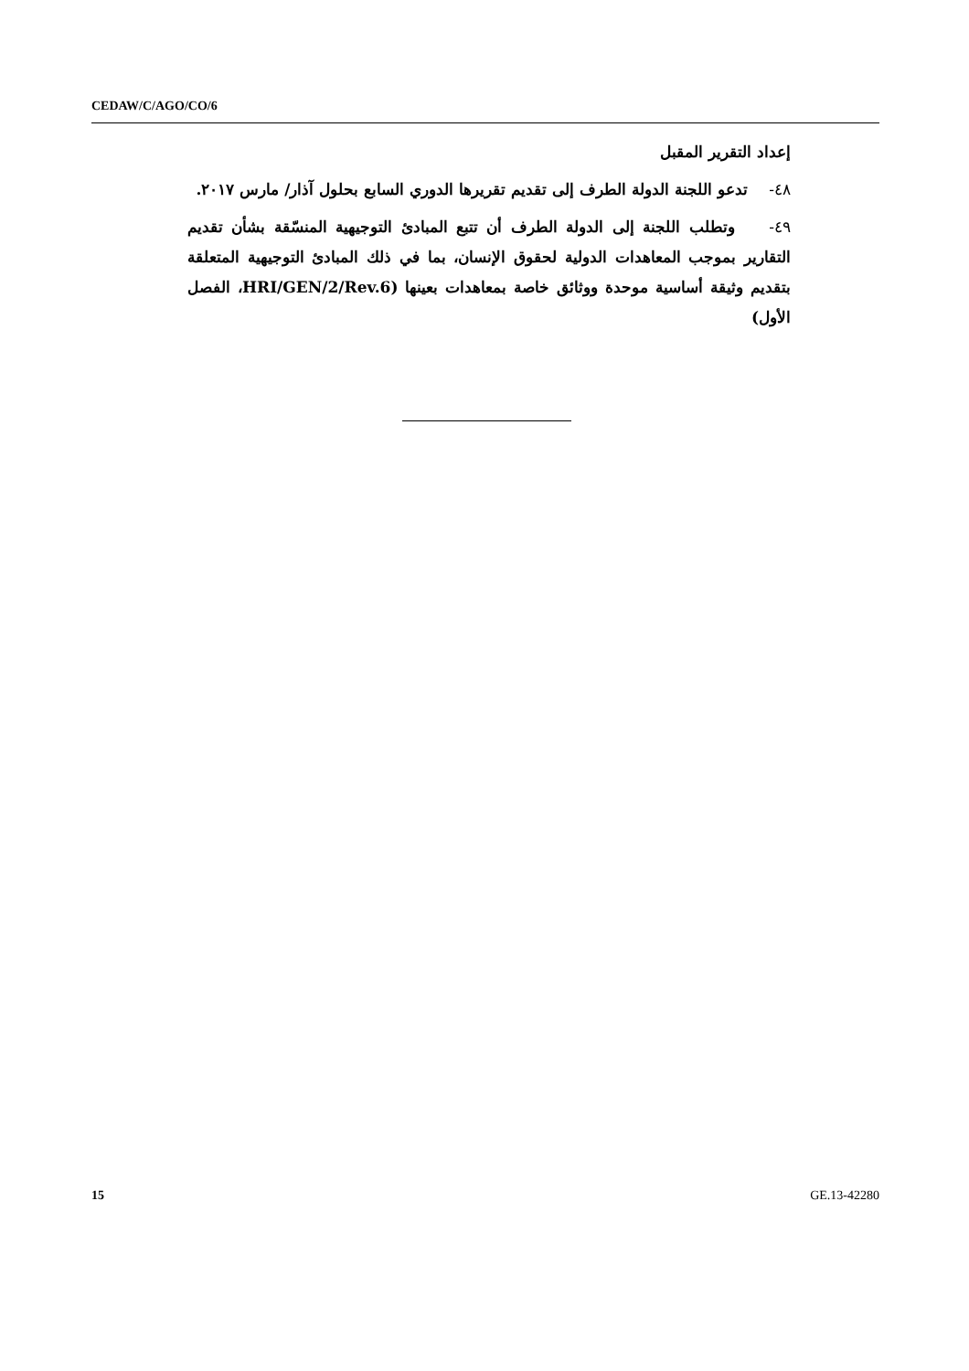CEDAW/C/AGO/CO/6
إعداد التقرير المقبل
٤٨- تدعو اللجنة الدولة الطرف إلى تقديم تقريرها الدوري السابع بحلول آذار/ مارس ٢٠١٧.
٤٩- وتطلب اللجنة إلى الدولة الطرف أن تتبع المبادئ التوجيهية المنسّقة بشأن تقديم التقارير بموجب المعاهدات الدولية لحقوق الإنسان، بما في ذلك المبادئ التوجيهية المتعلقة بتقديم وثيقة أساسية موحدة ووثائق خاصة بمعاهدات بعينها (HRI/GEN/2/Rev.6، الفصل الأول)
15 GE.13-42280